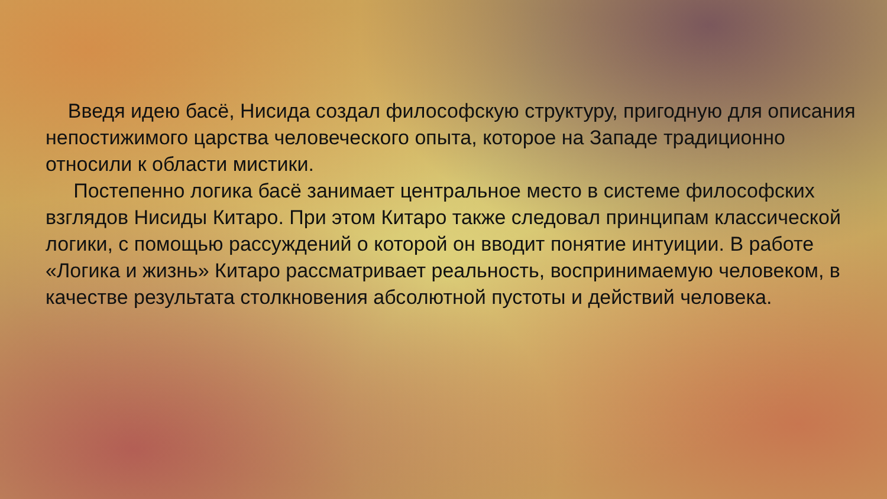Введя идею басё, Нисида создал философскую структуру, пригодную для описания непостижимого царства человеческого опыта, которое на Западе традиционно относили к области мистики.
Постепенно логика басё занимает центральное место в системе философских взглядов Нисиды Китаро. При этом Китаро также следовал принципам классической логики, с помощью рассуждений о которой он вводит понятие интуиции. В работе «Логика и жизнь» Китаро рассматривает реальность, воспринимаемую человеком, в качестве результата столкновения абсолютной пустоты и действий человека.